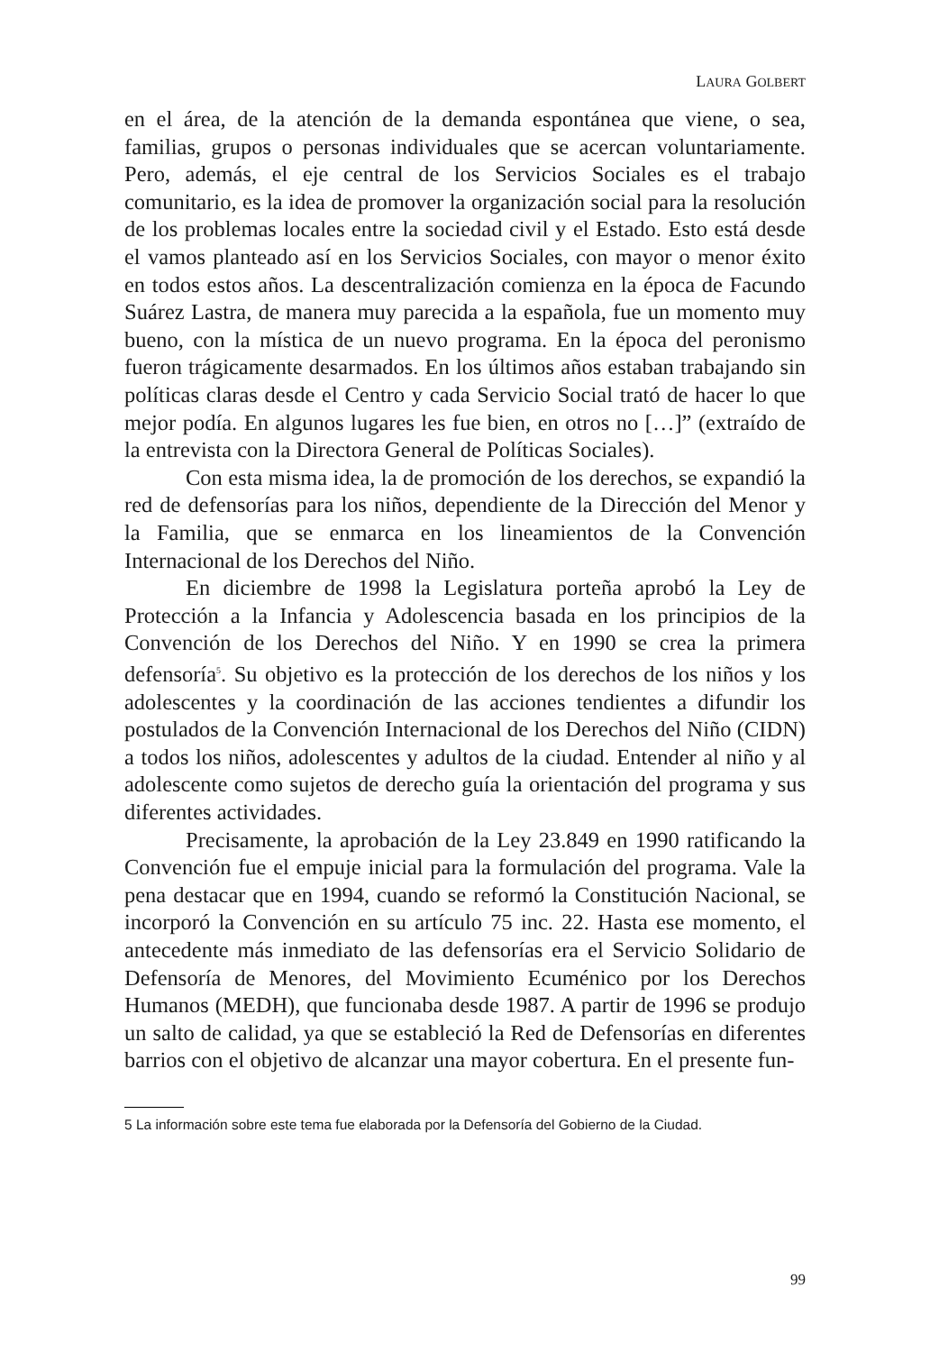LAURA GOLBERT
en el área, de la atención de la demanda espontánea que viene, o sea, familias, grupos o personas individuales que se acercan voluntariamente. Pero, además, el eje central de los Servicios Sociales es el trabajo comunitario, es la idea de promover la organización social para la resolución de los problemas locales entre la sociedad civil y el Estado. Esto está desde el vamos planteado así en los Servicios Sociales, con mayor o menor éxito en todos estos años. La descentralización comienza en la época de Facundo Suárez Lastra, de manera muy parecida a la española, fue un momento muy bueno, con la mística de un nuevo programa. En la época del peronismo fueron trágicamente desarmados. En los últimos años estaban trabajando sin políticas claras desde el Centro y cada Servicio Social trató de hacer lo que mejor podía. En algunos lugares les fue bien, en otros no […]” (extraído de la entrevista con la Directora General de Políticas Sociales).
Con esta misma idea, la de promoción de los derechos, se expandió la red de defensorías para los niños, dependiente de la Dirección del Menor y la Familia, que se enmarca en los lineamientos de la Convención Internacional de los Derechos del Niño.
En diciembre de 1998 la Legislatura porteña aprobó la Ley de Protección a la Infancia y Adolescencia basada en los principios de la Convención de los Derechos del Niño. Y en 1990 se crea la primera defensoría<sup>5</sup>. Su objetivo es la protección de los derechos de los niños y los adolescentes y la coordinación de las acciones tendientes a difundir los postulados de la Convención Internacional de los Derechos del Niño (CIDN) a todos los niños, adolescentes y adultos de la ciudad. Entender al niño y al adolescente como sujetos de derecho guía la orientación del programa y sus diferentes actividades.
Precisamente, la aprobación de la Ley 23.849 en 1990 ratificando la Convención fue el empuje inicial para la formulación del programa. Vale la pena destacar que en 1994, cuando se reformó la Constitución Nacional, se incorporó la Convención en su artículo 75 inc. 22. Hasta ese momento, el antecedente más inmediato de las defensorías era el Servicio Solidario de Defensoría de Menores, del Movimiento Ecuménico por los Derechos Humanos (MEDH), que funcionaba desde 1987. A partir de 1996 se produjo un salto de calidad, ya que se estableció la Red de Defensorías en diferentes barrios con el objetivo de alcanzar una mayor cobertura. En el presente fun-
5 La información sobre este tema fue elaborada por la Defensoría del Gobierno de la Ciudad.
99